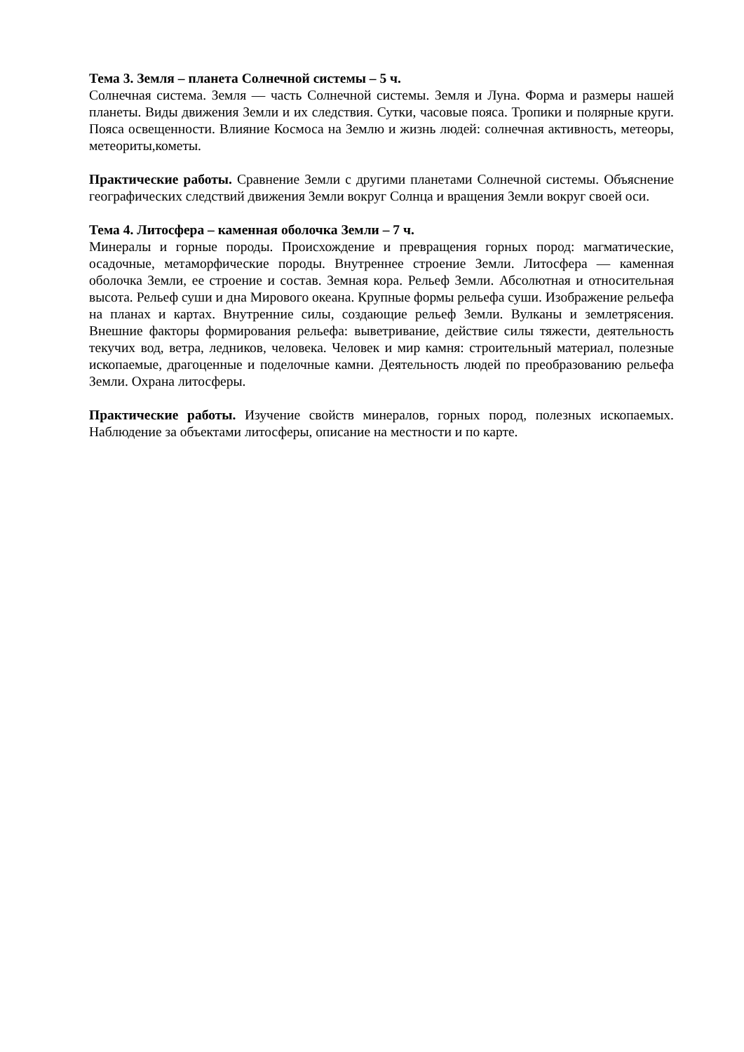Тема 3. Земля – планета Солнечной системы – 5 ч.
Солнечная система. Земля — часть Солнечной системы. Земля и Луна. Форма и размеры нашей планеты. Виды движения Земли и их следствия. Сутки, часовые пояса. Тропики и полярные круги. Пояса освещенности. Влияние Космоса на Землю и жизнь людей: солнечная активность, метеоры, метеориты,кометы.
Практические работы. Сравнение Земли с другими планетами Солнечной системы. Объяснение географических следствий движения Земли вокруг Солнца и вращения Земли вокруг своей оси.
Тема 4. Литосфера – каменная оболочка Земли – 7 ч.
Минералы и горные породы. Происхождение и превращения горных пород: магматические, осадочные, метаморфические породы. Внутреннее строение Земли. Литосфера — каменная оболочка Земли, ее строение и состав. Земная кора. Рельеф Земли. Абсолютная и относительная высота. Рельеф суши и дна Мирового океана. Крупные формы рельефа суши. Изображение рельефа на планах и картах. Внутренние силы, создающие рельеф Земли. Вулканы и землетрясения. Внешние факторы формирования рельефа: выветривание, действие силы тяжести, деятельность текучих вод, ветра, ледников, человека. Человек и мир камня: строительный материал, полезные ископаемые, драгоценные и поделочные камни. Деятельность людей по преобразованию рельефа Земли. Охрана литосферы.
Практические работы. Изучение свойств минералов, горных пород, полезных ископаемых. Наблюдение за объектами литосферы, описание на местности и по карте.